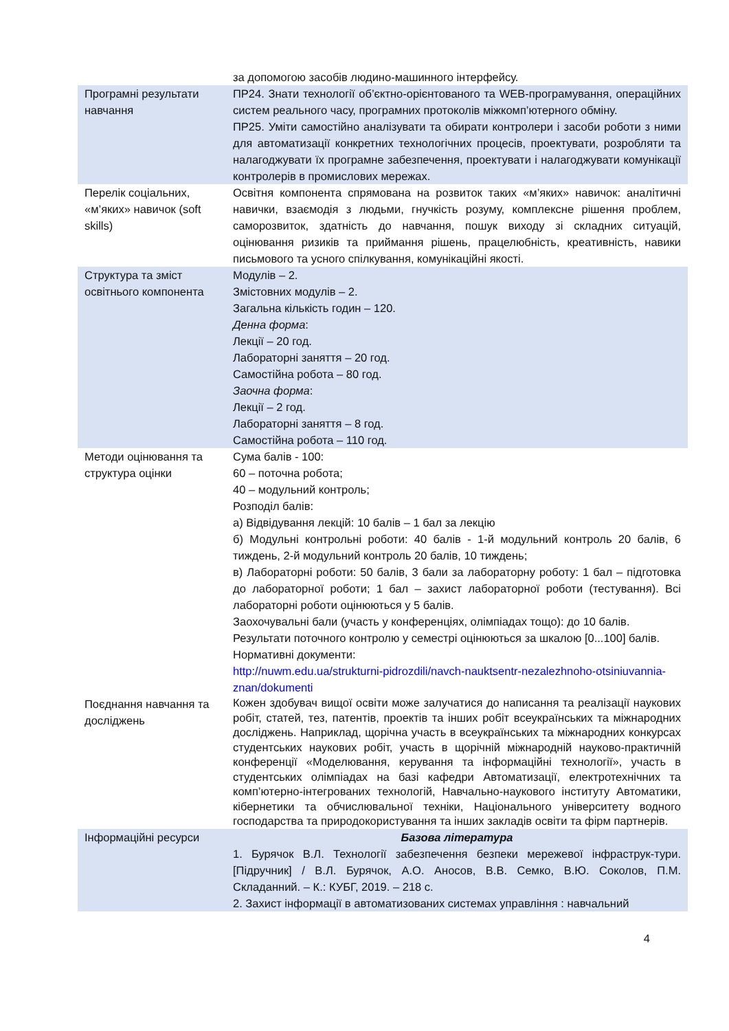| | за допомогою засобів людино-машинного інтерфейсу. |
| Програмні результати навчання | ПР24. Знати технології об’єктно-орієнтованого та WEB-програмування, операційних систем реального часу, програмних протоколів міжкомп’ютерного обміну. ПР25. Уміти самостійно аналізувати та обирати контролери і засоби роботи з ними для автоматизації конкретних технологічних процесів, проектувати, розробляти та налагоджувати їх програмне забезпечення, проектувати і налагоджувати комунікації контролерів в промислових мережах. |
| Перелік соціальних, «м’яких» навичок (soft skills) | Освітня компонента спрямована на розвиток таких «м’яких» навичок: аналітичні навички, взаємодія з людьми, гнучкість розуму, комплексне рішення проблем, саморозвиток, здатність до навчання, пошук виходу зі складних ситуацій, оцінювання ризиків та приймання рішень, працелюбність, креативність, навики письмового та усного спілкування, комунікаційні якості. |
| Структура та зміст освітнього компонента | Модулів – 2. Змістовних модулів – 2. Загальна кількість годин – 120. Денна форма : Лекції – 20 год. Лабораторні заняття – 20 год. Самостійна робота – 80 год. Заочна форма : Лекції – 2 год. Лабораторні заняття – 8 год. Самостійна робота – 110 год. |
| Методи оцінювання та структура оцінки | Сума балів - 100: 60 – поточна робота; 40 – модульний контроль; Розподіл балів: а) Відвідування лекцій: 10 балів – 1 бал за лекцію б) Модульні контрольні роботи: 40 балів - 1-й модульний контроль 20 балів, 6 тиждень, 2-й модульний контроль 20 балів, 10 тиждень; в) Лабораторні роботи: 50 балів, 3 бали за лабораторну роботу: 1 бал – підготовка до лабораторної роботи; 1 бал – захист лабораторної роботи (тестування). Всі лабораторні роботи оцінюються у 5 балів. Заохочувальні бали (участь у конференціях, олімпіадах тощо): до 10 балів. Результати поточного контролю у семестрі оцінюються за шкалою [0...100] балів. Нормативні документи: http://nuwm.edu.ua/strukturni-pidrozdili/navch-nauktsentr-nezalezhnoho-otsiniuvannia-znan/dokumenti |
| Поєднання навчання та досліджень | Кожен здобувач вищої освіти може залучатися до написання та реалізації наукових робіт, статей, тез, патентів, проектів та інших робіт всеукраїнських та міжнародних досліджень. Наприклад, щорічна участь в всеукраїнських та міжнародних конкурсах студентських наукових робіт, участь в щорічній міжнародній науково-практичній конференції «Моделювання, керування та інформаційні технології», участь в студентських олімпіадах на базі кафедри Автоматизації, електротехнічних та комп’ютерно-інтегрованих технологій, Навчально-наукового інституту Автоматики, кібернетики та обчислювальної техніки, Національного університету водного господарства та природокористування та інших закладів освіти та фірм партнерів. |
| Інформаційні ресурси | Базова література 1. Бурячок В.Л. Технології забезпечення безпеки мережевої інфраструк-тури. [Підручник] / В.Л. Бурячок, А.О. Аносов, В.В. Семко, В.Ю. Соколов, П.М. Складанний. – К.: КУБГ, 2019. – 218 с. 2. Захист інформації в автоматизованих системах управління : навчальний |
4